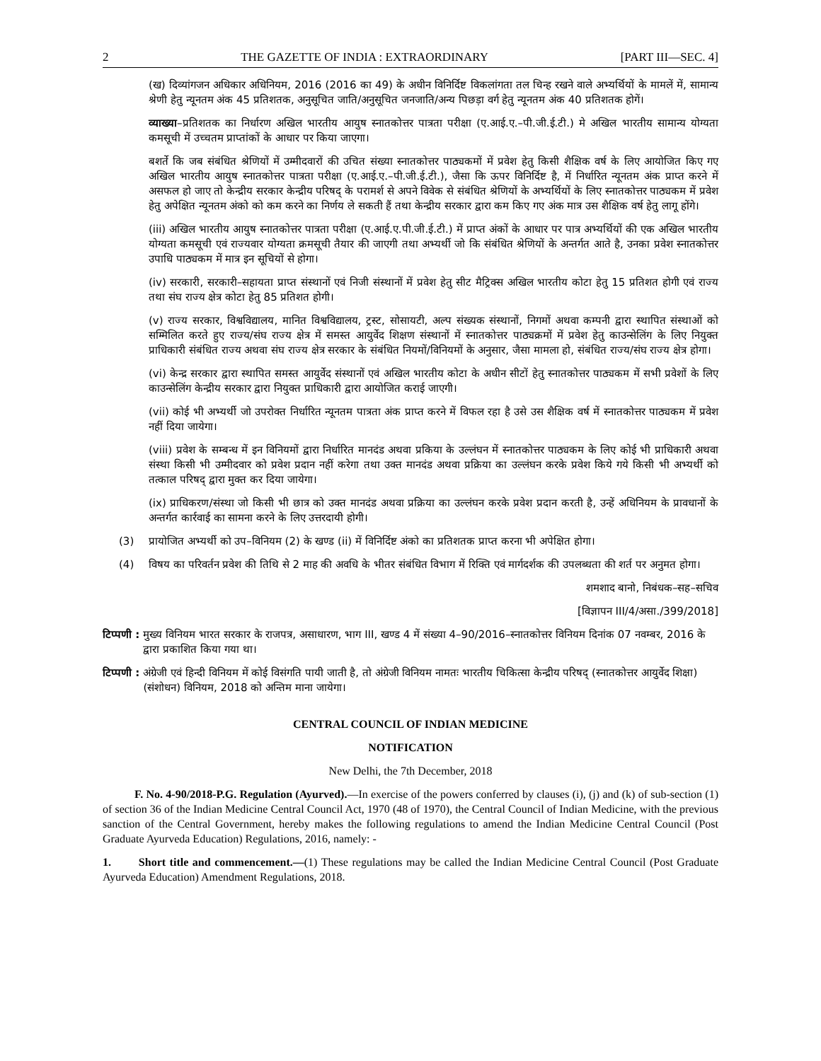2 THE GAZETTE OF INDIA : EXTRAORDINARY [PART III—SEC. 4]
(ख) दिव्यांगजन अधिकार अधिनियम, 2016 (2016 का 49) के अधीन विनिर्दिष्ट विकलांगता तल चिन्ह रखने वाले अभ्यर्थियों के मामलें में, सामान्य श्रेणी हेतु न्यूनतम अंक 45 प्रतिशतक, अनुसूचित जाति/अनुसूचित जनजाति/अन्य पिछड़ा वर्ग हेतु न्यूनतम अंक 40 प्रतिशतक होगें।
व्याख्या–प्रतिशतक का निर्धारण अखिल भारतीय आयुष स्नातकोत्तर पात्रता परीक्षा (ए.आई.ए.–पी.जी.ई.टी.) मे अखिल भारतीय सामान्य योग्यता कमसूची में उच्चतम प्राप्तांकों के आधार पर किया जाएगा।
बशर्ते कि जब संबंधित श्रेणियों में उम्मीदवारों की उचित संख्या स्नातकोत्तर पाठ्यकमों में प्रवेश हेतु किसी शैक्षिक वर्ष के लिए आयोजित किए गए अखिल भारतीय आयुष स्नातकोत्तर पात्रता परीक्षा (ए.आई.ए.–पी.जी.ई.टी.), जैसा कि ऊपर विनिर्दिष्ट है, में निर्धारित न्यूनतम अंक प्राप्त करने में असफल हो जाए तो केन्द्रीय सरकार केन्द्रीय परिषद् के परामर्श से अपने विवेक से संबंधित श्रेणियों के अभ्यर्थियों के लिए स्नातकोत्तर पाठ्यकम में प्रवेश हेतु अपेक्षित न्यूनतम अंको को कम करने का निर्णय ले सकती हैं तथा केन्द्रीय सरकार द्वारा कम किए गए अंक मात्र उस शैक्षिक वर्ष हेतु लागू होंगे।
(iii) अखिल भारतीय आयुष स्नातकोत्तर पात्रता परीक्षा (ए.आई.ए.पी.जी.ई.टी.) में प्राप्त अंकों के आधार पर पात्र अभ्यर्थियों की एक अखिल भारतीय योग्यता कमसूची एवं राज्यवार योग्यता क्रमसूची तैयार की जाएगी तथा अभ्यर्थी जो कि संबंधित श्रेणियों के अन्तर्गत आते है, उनका प्रवेश स्नातकोत्तर उपाधि पाठ्यकम में मात्र इन सूचियों से होगा।
(iv) सरकारी, सरकारी–सहायता प्राप्त संस्थानों एवं निजी संस्थानों में प्रवेश हेतु सीट मैट्रिक्स अखिल भारतीय कोटा हेतु 15 प्रतिशत होगी एवं राज्य तथा संघ राज्य क्षेत्र कोटा हेतु 85 प्रतिशत होगी।
(v) राज्य सरकार, विश्वविद्यालय, मानित विश्वविद्यालय, ट्रस्ट, सोसायटी, अल्प संख्यक संस्थानों, निगमों अथवा कम्पनी द्वारा स्थापित संस्थाओं को सम्मिलित करते हुए राज्य/संघ राज्य क्षेत्र में समस्त आयुर्वेद शिक्षण संस्थानों में स्नातकोत्तर पाठ्यक्रमों में प्रवेश हेतु काउन्सेलिंग के लिए नियुक्त प्राधिकारी संबंधित राज्य अथवा संघ राज्य क्षेत्र सरकार के संबंधित नियमों/विनियमों के अनुसार, जैसा मामला हो, संबंधित राज्य/संघ राज्य क्षेत्र होगा।
(vi) केन्द्र सरकार द्वारा स्थापित समस्त आयुर्वेद संस्थानों एवं अखिल भारतीय कोटा के अधीन सीटों हेतु स्नातकोत्तर पाठ्यकम में सभी प्रवेशों के लिए काउन्सेलिंग केन्द्रीय सरकार द्वारा नियुक्त प्राधिकारी द्वारा आयोजित कराई जाएगी।
(vii) कोई भी अभ्यर्थी जो उपरोक्त निर्धारित न्यूनतम पात्रता अंक प्राप्त करने में विफल रहा है उसे उस शैक्षिक वर्ष में स्नातकोत्तर पाठ्यकम में प्रवेश नहीं दिया जायेगा।
(viii) प्रवेश के सम्बन्ध में इन विनियमों द्वारा निर्धारित मानदंड अथवा प्रकिया के उल्लंघन में स्नातकोत्तर पाठ्यकम के लिए कोई भी प्राधिकारी अथवा संस्था किसी भी उम्मीदवार को प्रवेश प्रदान नहीं करेगा तथा उक्त मानदंड अथवा प्रक्रिया का उल्लंघन करके प्रवेश किये गये किसी भी अभ्यर्थी को तत्काल परिषद् द्वारा मुक्त कर दिया जायेगा।
(ix) प्राधिकरण/संस्था जो किसी भी छात्र को उक्त मानदंड अथवा प्रक्रिया का उल्लंघन करके प्रवेश प्रदान करती है, उन्हें अधिनियम के प्रावधानों के अन्तर्गत कार्रवाई का सामना करने के लिए उत्तरदायी होगी।
(3) प्रायोजित अभ्यर्थी को उप–विनियम (2) के खण्ड (ii) में विनिर्दिष्ट अंको का प्रतिशतक प्राप्त करना भी अपेक्षित होगा।
(4) विषय का परिवर्तन प्रवेश की तिथि से 2 माह की अवधि के भीतर संबंधित विभाग में रिक्ति एवं मार्गदर्शक की उपलब्धता की शर्त पर अनुमत होगा।
शमशाद बानो, निबंधक–सह–सचिव
[विज्ञापन III/4/असा./399/2018]
टिप्पणी : मुख्य विनियम भारत सरकार के राजपत्र, असाधारण, भाग III, खण्ड 4 में संख्या 4–90/2016–स्नातकोत्तर विनियम दिनांक 07 नवम्बर, 2016 के द्वारा प्रकाशित किया गया था।
टिप्पणी : अंग्रेजी एवं हिन्दी विनियम में कोई विसंगति पायी जाती है, तो अंग्रेजी विनियम नामतः भारतीय चिकित्सा केन्द्रीय परिषद् (स्नातकोत्तर आयुर्वेद शिक्षा) (संशोधन) विनियम, 2018 को अन्तिम माना जायेगा।
CENTRAL COUNCIL OF INDIAN MEDICINE
NOTIFICATION
New Delhi, the 7th December, 2018
F. No. 4-90/2018-P.G. Regulation (Ayurved).—In exercise of the powers conferred by clauses (i), (j) and (k) of sub-section (1) of section 36 of the Indian Medicine Central Council Act, 1970 (48 of 1970), the Central Council of Indian Medicine, with the previous sanction of the Central Government, hereby makes the following regulations to amend the Indian Medicine Central Council (Post Graduate Ayurveda Education) Regulations, 2016, namely: -
1. Short title and commencement.—(1) These regulations may be called the Indian Medicine Central Council (Post Graduate Ayurveda Education) Amendment Regulations, 2018.